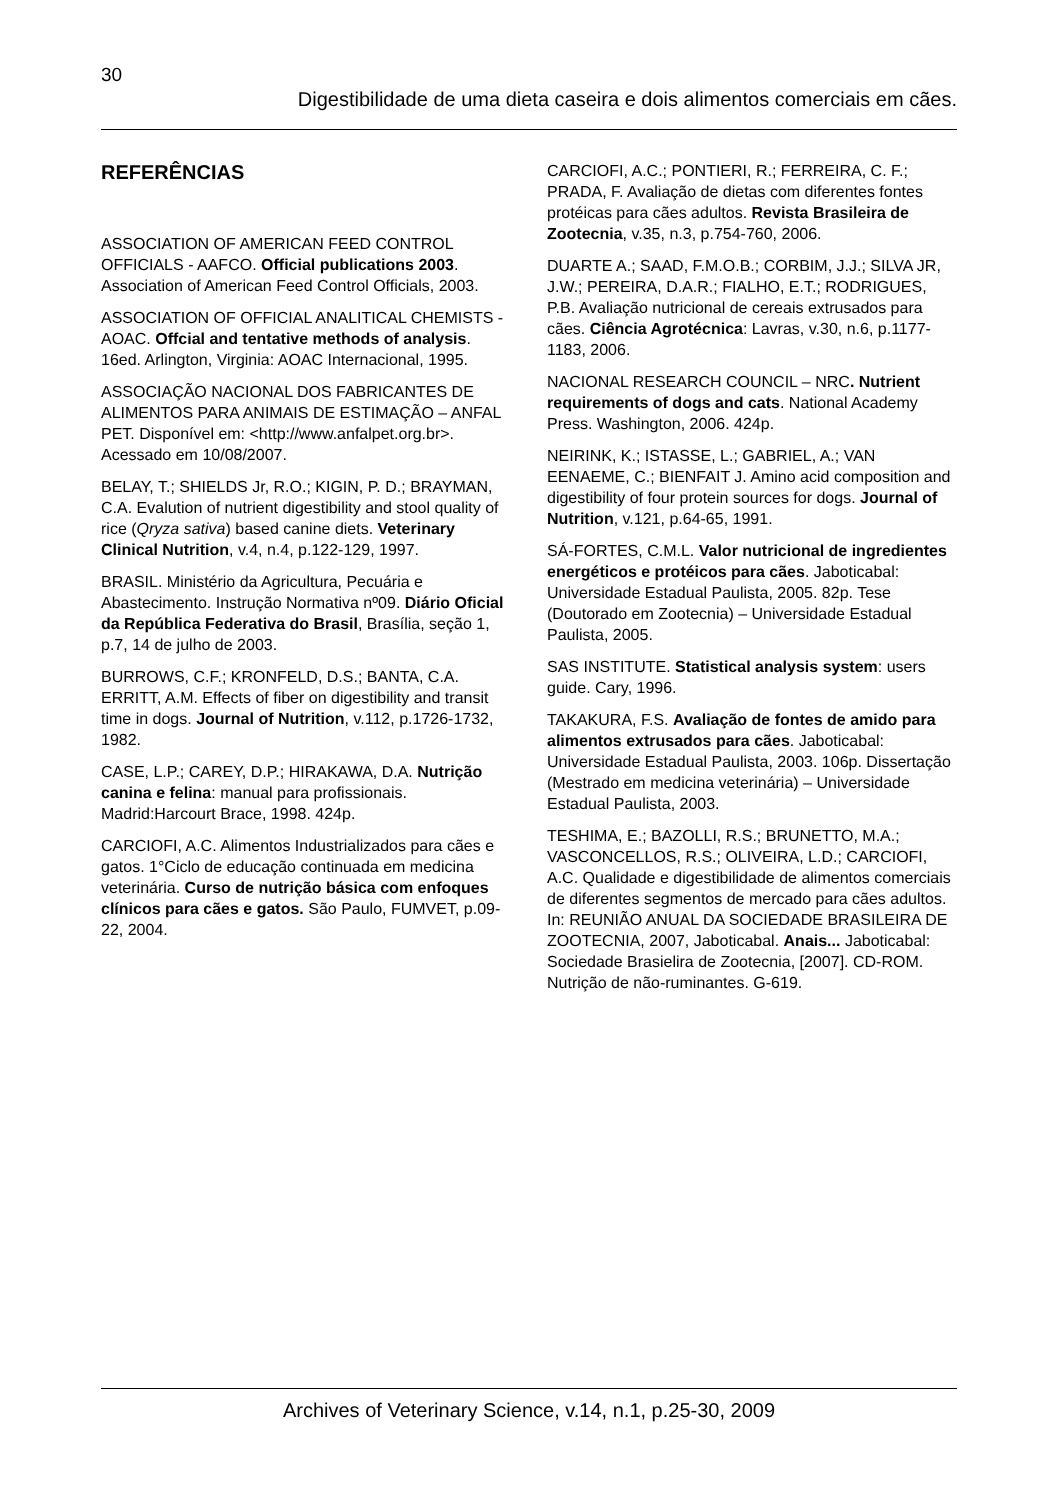30
Digestibilidade de uma dieta caseira e dois alimentos comerciais em cães.
REFERÊNCIAS
ASSOCIATION OF AMERICAN FEED CONTROL OFFICIALS - AAFCO. Official publications 2003. Association of American Feed Control Officials, 2003.
ASSOCIATION OF OFFICIAL ANALITICAL CHEMISTS - AOAC. Offcial and tentative methods of analysis. 16ed. Arlington, Virginia: AOAC Internacional, 1995.
ASSOCIAÇÃO NACIONAL DOS FABRICANTES DE ALIMENTOS PARA ANIMAIS DE ESTIMAÇÃO – ANFAL PET. Disponível em: <http://www.anfalpet.org.br>. Acessado em 10/08/2007.
BELAY, T.; SHIELDS Jr, R.O.; KIGIN, P. D.; BRAYMAN, C.A. Evalution of nutrient digestibility and stool quality of rice (Qryza sativa) based canine diets. Veterinary Clinical Nutrition, v.4, n.4, p.122-129, 1997.
BRASIL. Ministério da Agricultura, Pecuária e Abastecimento. Instrução Normativa nº09. Diário Oficial da República Federativa do Brasil, Brasília, seção 1, p.7, 14 de julho de 2003.
BURROWS, C.F.; KRONFELD, D.S.; BANTA, C.A. ERRITT, A.M. Effects of fiber on digestibility and transit time in dogs. Journal of Nutrition, v.112, p.1726-1732, 1982.
CASE, L.P.; CAREY, D.P.; HIRAKAWA, D.A. Nutrição canina e felina: manual para profissionais. Madrid:Harcourt Brace, 1998. 424p.
CARCIOFI, A.C. Alimentos Industrializados para cães e gatos. 1°Ciclo de educação continuada em medicina veterinária. Curso de nutrição básica com enfoques clínicos para cães e gatos. São Paulo, FUMVET, p.09-22, 2004.
CARCIOFI, A.C.; PONTIERI, R.; FERREIRA, C. F.; PRADA, F. Avaliação de dietas com diferentes fontes protéicas para cães adultos. Revista Brasileira de Zootecnia, v.35, n.3, p.754-760, 2006.
DUARTE A.; SAAD, F.M.O.B.; CORBIM, J.J.; SILVA JR, J.W.; PEREIRA, D.A.R.; FIALHO, E.T.; RODRIGUES, P.B. Avaliação nutricional de cereais extrusados para cães. Ciência Agrotécnica: Lavras, v.30, n.6, p.1177-1183, 2006.
NACIONAL RESEARCH COUNCIL – NRC. Nutrient requirements of dogs and cats. National Academy Press. Washington, 2006. 424p.
NEIRINK, K.; ISTASSE, L.; GABRIEL, A.; VAN EENAEME, C.; BIENFAIT J. Amino acid composition and digestibility of four protein sources for dogs. Journal of Nutrition, v.121, p.64-65, 1991.
SÁ-FORTES, C.M.L. Valor nutricional de ingredientes energéticos e protéicos para cães. Jaboticabal: Universidade Estadual Paulista, 2005. 82p. Tese (Doutorado em Zootecnia) – Universidade Estadual Paulista, 2005.
SAS INSTITUTE. Statistical analysis system: users guide. Cary, 1996.
TAKAKURA, F.S. Avaliação de fontes de amido para alimentos extrusados para cães. Jaboticabal: Universidade Estadual Paulista, 2003. 106p. Dissertação (Mestrado em medicina veterinária) – Universidade Estadual Paulista, 2003.
TESHIMA, E.; BAZOLLI, R.S.; BRUNETTO, M.A.; VASCONCELLOS, R.S.; OLIVEIRA, L.D.; CARCIOFI, A.C. Qualidade e digestibilidade de alimentos comerciais de diferentes segmentos de mercado para cães adultos. In: REUNIÃO ANUAL DA SOCIEDADE BRASILEIRA DE ZOOTECNIA, 2007, Jaboticabal. Anais... Jaboticabal: Sociedade Brasielira de Zootecnia, [2007]. CD-ROM. Nutrição de não-ruminantes. G-619.
Archives of Veterinary Science, v.14, n.1, p.25-30, 2009